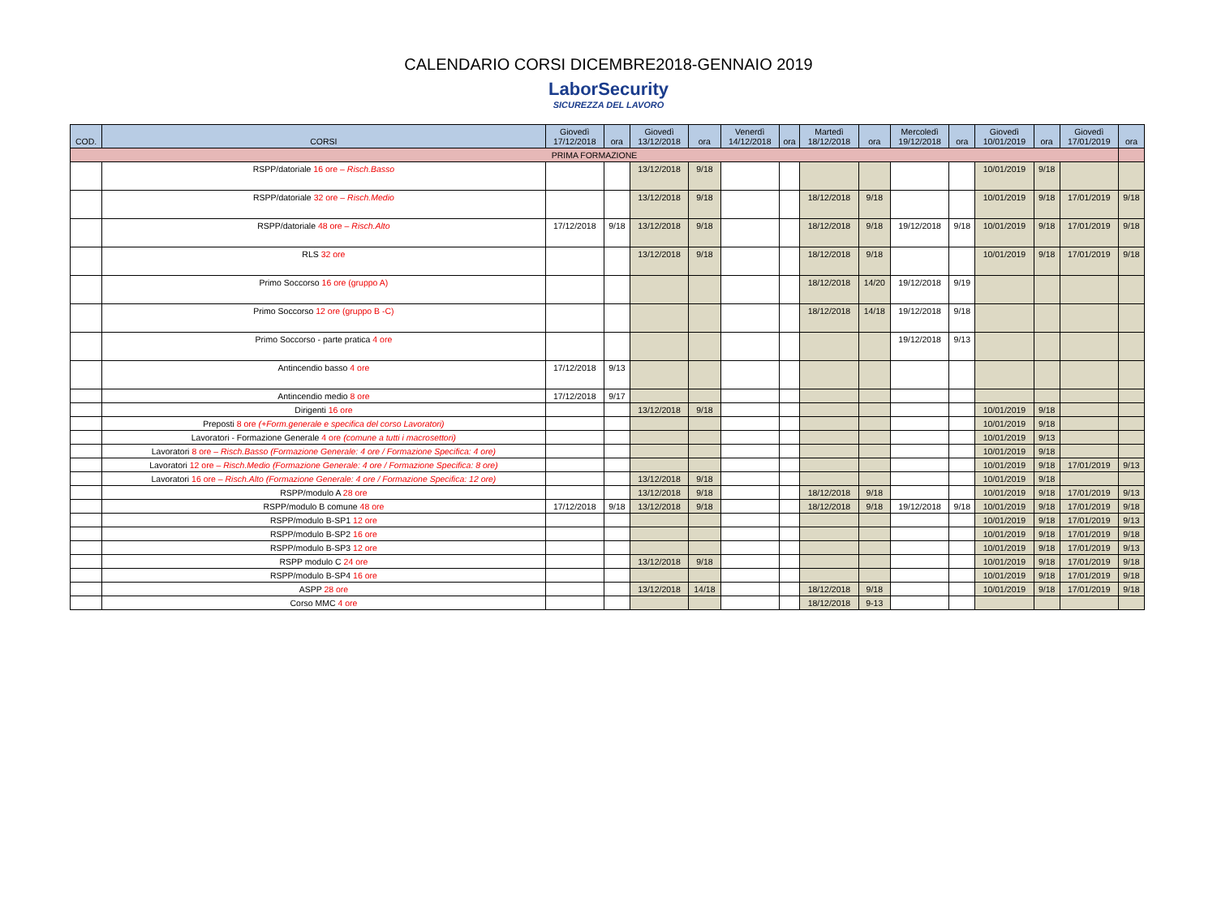CALENDARIO CORSI DICEMBRE2018-GENNAIO 2019
LaborSecurity
SICUREZZA DEL LAVORO
| COD. | CORSI | Giovedì 17/12/2018 | ora | Giovedì 13/12/2018 | ora | Venerdì 14/12/2018 | ora | Martedì 18/12/2018 | ora | Mercoledì 19/12/2018 | ora | Giovedì 10/01/2019 | ora | Giovedì 17/01/2019 | ora |
| --- | --- | --- | --- | --- | --- | --- | --- | --- | --- | --- | --- | --- | --- | --- | --- |
| PRIMA FORMAZIONE | | | | | | | | | | | | | | | |
| | RSPP/datoriale 16 ore – Risch.Basso | | | 13/12/2018 | 9/18 | | | | | | | 10/01/2019 | 9/18 | | |
| | RSPP/datoriale 32 ore – Risch.Medio | | | 13/12/2018 | 9/18 | | | 18/12/2018 | 9/18 | | | 10/01/2019 | 9/18 | 17/01/2019 | 9/18 |
| | RSPP/datoriale 48 ore – Risch.Alto | 17/12/2018 | 9/18 | 13/12/2018 | 9/18 | | | 18/12/2018 | 9/18 | 19/12/2018 | 9/18 | 10/01/2019 | 9/18 | 17/01/2019 | 9/18 |
| | RLS 32 ore | | | 13/12/2018 | 9/18 | | | 18/12/2018 | 9/18 | | | 10/01/2019 | 9/18 | 17/01/2019 | 9/18 |
| | Primo Soccorso 16 ore (gruppo A) | | | | | | | 18/12/2018 | 14/20 | 19/12/2018 | 9/19 | | | | |
| | Primo Soccorso 12 ore (gruppo B -C) | | | | | | | 18/12/2018 | 14/18 | 19/12/2018 | 9/18 | | | | |
| | Primo Soccorso - parte pratica 4 ore | | | | | | | | | 19/12/2018 | 9/13 | | | | |
| | Antincendio basso 4 ore | 17/12/2018 | 9/13 | | | | | | | | | | | | |
| | Antincendio medio 8 ore | 17/12/2018 | 9/17 | | | | | | | | | | | | |
| | Dirigenti 16 ore | | | 13/12/2018 | 9/18 | | | | | | | 10/01/2019 | 9/18 | | |
| | Preposti 8 ore (+Form.generale e specifica del corso Lavoratori) | | | | | | | | | | | 10/01/2019 | 9/18 | | |
| | Lavoratori - Formazione Generale 4 ore (comune a tutti i macrosettori) | | | | | | | | | | | 10/01/2019 | 9/13 | | |
| | Lavoratori 8 ore – Risch.Basso (Formazione Generale: 4 ore / Formazione Specifica: 4 ore) | | | | | | | | | | | 10/01/2019 | 9/18 | | |
| | Lavoratori 12 ore – Risch.Medio (Formazione Generale: 4 ore / Formazione Specifica: 8 ore) | | | | | | | | | | | 10/01/2019 | 9/18 | 17/01/2019 | 9/13 |
| | Lavoratori 16 ore – Risch.Alto (Formazione Generale: 4 ore / Formazione Specifica: 12 ore) | | | 13/12/2018 | 9/18 | | | | | | | 10/01/2019 | 9/18 | | |
| | RSPP/modulo A 28 ore | | | 13/12/2018 | 9/18 | | | 18/12/2018 | 9/18 | | | 10/01/2019 | 9/18 | 17/01/2019 | 9/13 |
| | RSPP/modulo B comune 48 ore | 17/12/2018 | 9/18 | 13/12/2018 | 9/18 | | | 18/12/2018 | 9/18 | 19/12/2018 | 9/18 | 10/01/2019 | 9/18 | 17/01/2019 | 9/18 |
| | RSPP/modulo B-SP1 12 ore | | | | | | | | | | | 10/01/2019 | 9/18 | 17/01/2019 | 9/13 |
| | RSPP/modulo B-SP2 16 ore | | | | | | | | | | | 10/01/2019 | 9/18 | 17/01/2019 | 9/18 |
| | RSPP/modulo B-SP3 12 ore | | | | | | | | | | | 10/01/2019 | 9/18 | 17/01/2019 | 9/13 |
| | RSPP modulo C 24 ore | | | 13/12/2018 | 9/18 | | | | | | | 10/01/2019 | 9/18 | 17/01/2019 | 9/18 |
| | RSPP/modulo B-SP4 16 ore | | | | | | | | | | | 10/01/2019 | 9/18 | 17/01/2019 | 9/18 |
| | ASPP 28 ore | | | 13/12/2018 | 14/18 | | | 18/12/2018 | 9/18 | | | 10/01/2019 | 9/18 | 17/01/2019 | 9/18 |
| | Corso MMC 4 ore | | | | | | | 18/12/2018 | 9-13 | | | | | | |